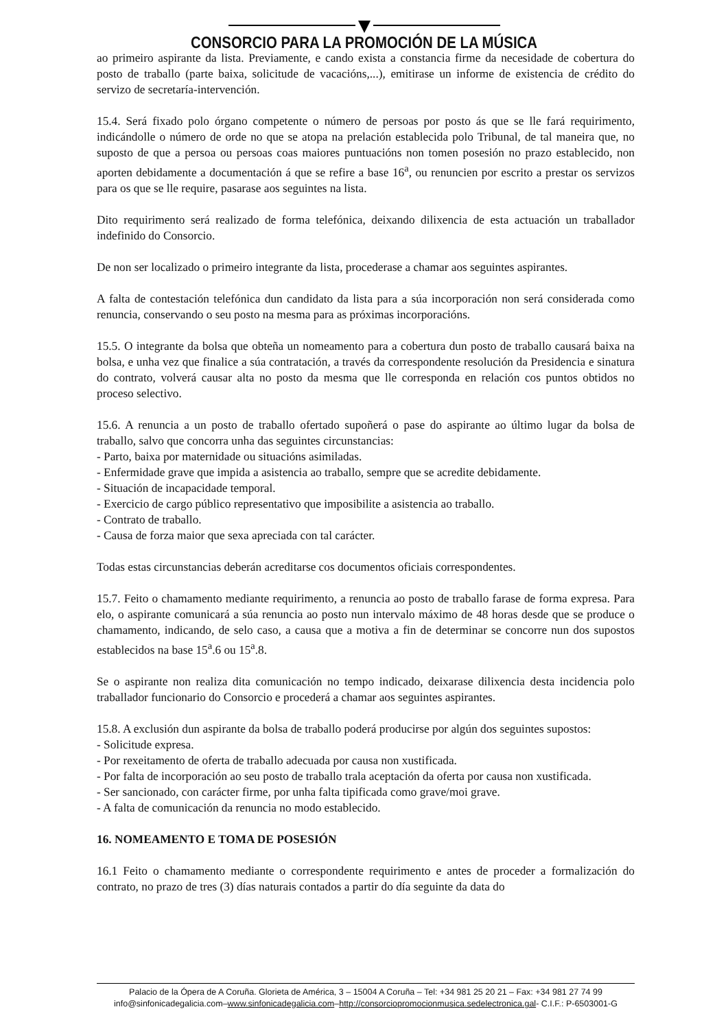CONSORCIO PARA LA PROMOCIÓN DE LA MÚSICA
ao primeiro aspirante da lista. Previamente, e cando exista a constancia firme da necesidade de cobertura do posto de traballo (parte baixa, solicitude de vacacións,...), emitirase un informe de existencia de crédito do servizo de secretaría-intervención.
15.4. Será fixado polo órgano competente o número de persoas por posto ás que se lle fará requirimento, indicándolle o número de orde no que se atopa na prelación establecida polo Tribunal, de tal maneira que, no suposto de que a persoa ou persoas coas maiores puntuacións non tomen posesión no prazo establecido, non aporten debidamente a documentación á que se refire a base 16<sup>a</sup>, ou renuncien por escrito a prestar os servizos para os que se lle require, pasarase aos seguintes na lista.
Dito requirimento será realizado de forma telefónica, deixando dilixencia de esta actuación un traballador indefinido do Consorcio.
De non ser localizado o primeiro integrante da lista, procederase a chamar aos seguintes aspirantes.
A falta de contestación telefónica dun candidato da lista para a súa incorporación non será considerada como renuncia, conservando o seu posto na mesma para as próximas incorporacións.
15.5. O integrante da bolsa que obteña un nomeamento para a cobertura dun posto de traballo causará baixa na bolsa, e unha vez que finalice a súa contratación, a través da correspondente resolución da Presidencia e sinatura do contrato, volverá causar alta no posto da mesma que lle corresponda en relación cos puntos obtidos no proceso selectivo.
15.6. A renuncia a un posto de traballo ofertado supoñerá o pase do aspirante ao último lugar da bolsa de traballo, salvo que concorra unha das seguintes circunstancias:
- Parto, baixa por maternidade ou situacións asimiladas.
- Enfermidade grave que impida a asistencia ao traballo, sempre que se acredite debidamente.
- Situación de incapacidade temporal.
- Exercicio de cargo público representativo que imposibilite a asistencia ao traballo.
- Contrato de traballo.
- Causa de forza maior que sexa apreciada con tal carácter.
Todas estas circunstancias deberán acreditarse cos documentos oficiais correspondentes.
15.7. Feito o chamamento mediante requirimento, a renuncia ao posto de traballo farase de forma expresa. Para elo, o aspirante comunicará a súa renuncia ao posto nun intervalo máximo de 48 horas desde que se produce o chamamento, indicando, de selo caso, a causa que a motiva a fin de determinar se concorre nun dos supostos establecidos na base 15<sup>a</sup>.6 ou 15<sup>a</sup>.8.
Se o aspirante non realiza dita comunicación no tempo indicado, deixarase dilixencia desta incidencia polo traballador funcionario do Consorcio e procederá a chamar aos seguintes aspirantes.
15.8. A exclusión dun aspirante da bolsa de traballo poderá producirse por algún dos seguintes supostos:
- Solicitude expresa.
- Por rexeitamento de oferta de traballo adecuada por causa non xustificada.
- Por falta de incorporación ao seu posto de traballo trala aceptación da oferta por causa non xustificada.
- Ser sancionado, con carácter firme, por unha falta tipificada como grave/moi grave.
- A falta de comunicación da renuncia no modo establecido.
16. NOMEAMENTO E TOMA DE POSESIÓN
16.1 Feito o chamamento mediante o correspondente requirimento e antes de proceder a formalización do contrato, no prazo de tres (3) días naturais contados a partir do día seguinte da data do
Palacio de la Ópera de A Coruña. Glorieta de América, 3 – 15004 A Coruña – Tel: +34 981 25 20 21 – Fax: +34 981 27 74 99
info@sinfonicadegalicia.com–www.sinfonicadegalicia.com–http://consorciopromocionmusica.sedelectronica.gal- C.I.F.: P-6503001-G